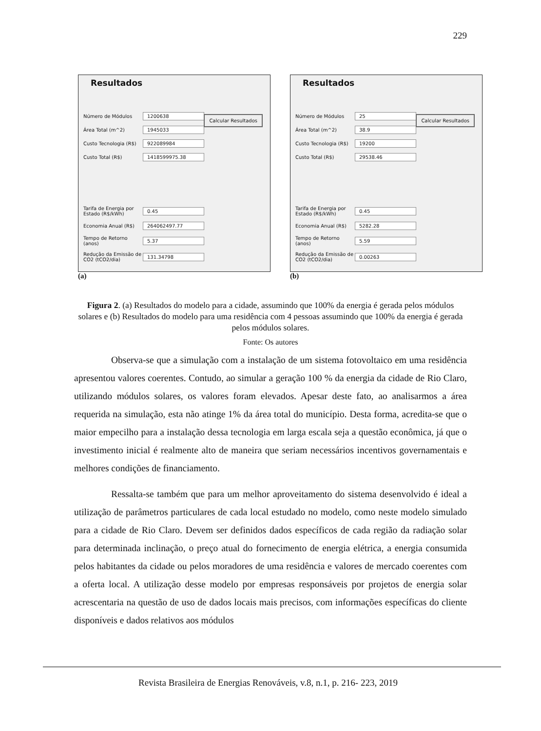229
Resultados
Calcular Resultados
Número de Módulos 1200638
Área Total (m^2) 1945033
Custo Tecnologia (R$) 922089984
Custo Total (R$) 1418599975.38
Tarifa de Energia por Estado (R$/kWh) 0.45
Economia Anual (R$) 264062497.77
Tempo de Retorno (anos) 5.37
Redução da Emissão de CO2 (tCO2/dia) 131.34798
(a)
Resultados
Calcular Resultados
Número de Módulos 25
Área Total (m^2) 38.9
Custo Tecnologia (R$) 19200
Custo Total (R$) 29538.46
Tarifa de Energia por Estado (R$/kWh) 0.45
Economia Anual (R$) 5282.28
Tempo de Retorno (anos) 5.59
Redução da Emissão de CO2 (tCO2/dia) 0.00263
(b)
Figura 2. (a) Resultados do modelo para a cidade, assumindo que 100% da energia é gerada pelos módulos solares e (b) Resultados do modelo para uma residência com 4 pessoas assumindo que 100% da energia é gerada pelos módulos solares.
Fonte: Os autores
Observa-se que a simulação com a instalação de um sistema fotovoltaico em uma residência apresentou valores coerentes. Contudo, ao simular a geração 100 % da energia da cidade de Rio Claro, utilizando módulos solares, os valores foram elevados. Apesar deste fato, ao analisarmos a área requerida na simulação, esta não atinge 1% da área total do município. Desta forma, acredita-se que o maior empecilho para a instalação dessa tecnologia em larga escala seja a questão econômica, já que o investimento inicial é realmente alto de maneira que seriam necessários incentivos governamentais e melhores condições de financiamento.
Ressalta-se também que para um melhor aproveitamento do sistema desenvolvido é ideal a utilização de parâmetros particulares de cada local estudado no modelo, como neste modelo simulado para a cidade de Rio Claro. Devem ser definidos dados específicos de cada região da radiação solar para determinada inclinação, o preço atual do fornecimento de energia elétrica, a energia consumida pelos habitantes da cidade ou pelos moradores de uma residência e valores de mercado coerentes com a oferta local. A utilização desse modelo por empresas responsáveis por projetos de energia solar acrescentaria na questão de uso de dados locais mais precisos, com informações específicas do cliente disponíveis e dados relativos aos módulos
Revista Brasileira de Energias Renováveis, v.8, n.1, p. 216- 223, 2019